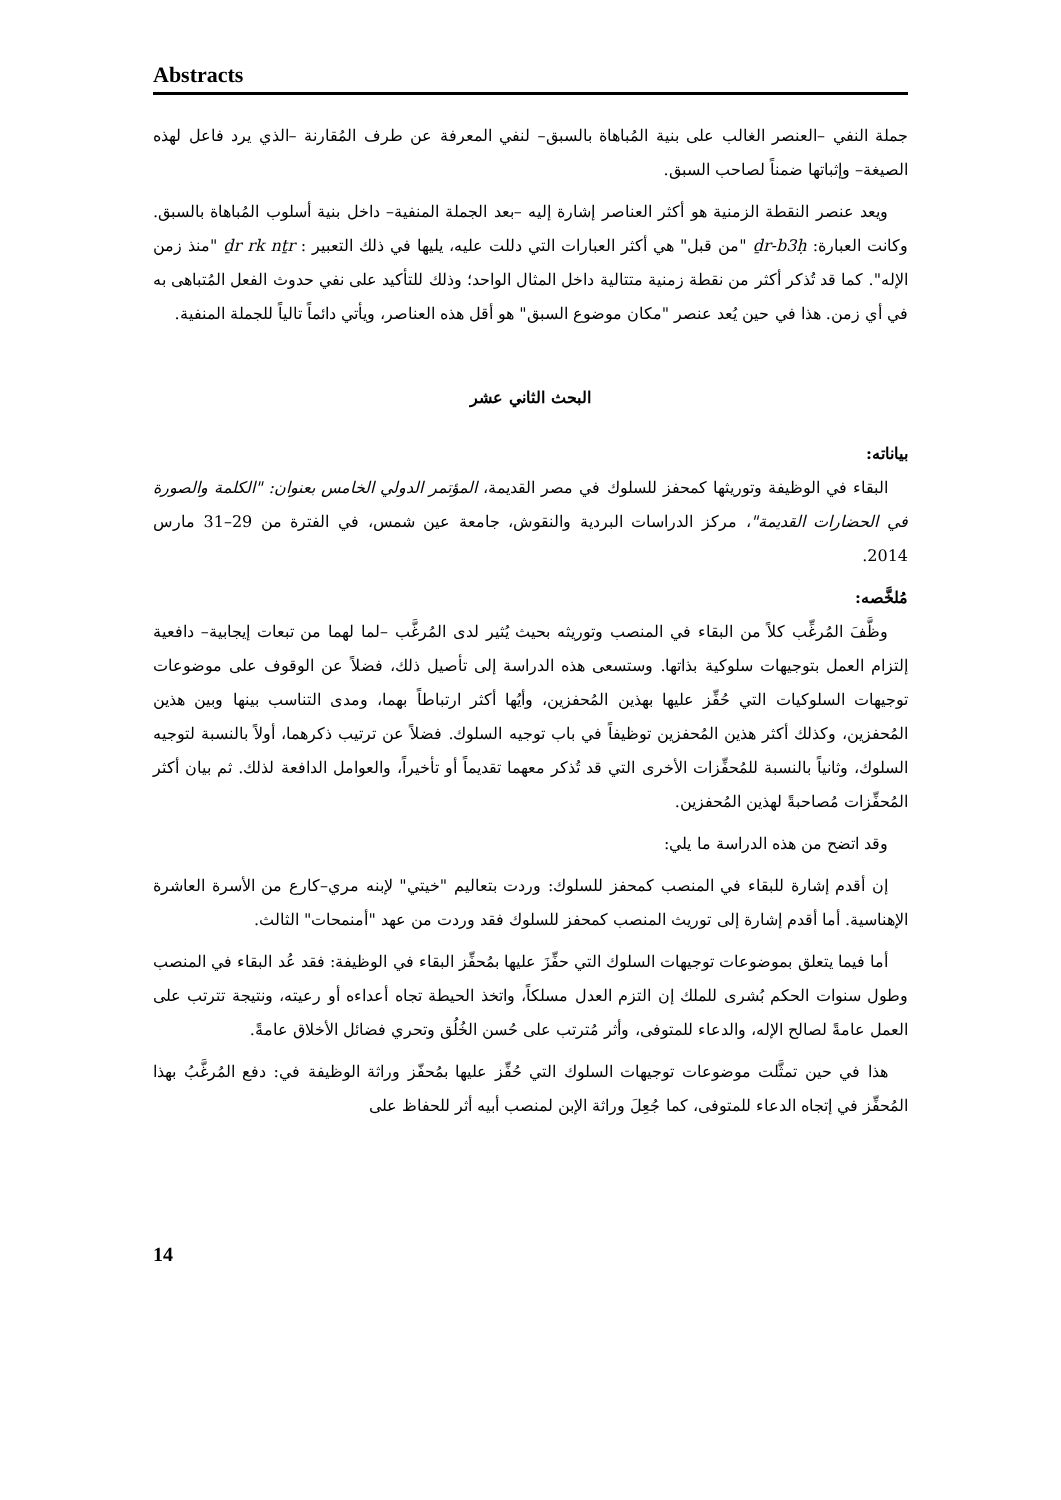Abstracts
جملة النفي –العنصر الغالب على بنية المُباهاة بالسبق– لنفي المعرفة عن طرف المُقارنة –الذي يرد فاعل لهذه الصيغة– وإثباتها ضمناً لصاحب السبق.
ويعد عنصر النقطة الزمنية هو أكثر العناصر إشارة إليه –بعد الجملة المنفية– داخل بنية أسلوب المُباهاة بالسبق. وكانت العبارة: ḏr-b3ḥ "من قبل" هي أكثر العبارات التي دللت عليه، يليها في ذلك التعبير : ḏr rk nṯr "منذ زمن الإله". كما قد تُذكر أكثر من نقطة زمنية متتالية داخل المثال الواحد؛ وذلك للتأكيد على نفي حدوث الفعل المُتباهى به في أي زمن. هذا في حين يُعد عنصر "مكان موضوع السبق" هو أقل هذه العناصر، ويأتي دائماً تالياً للجملة المنفية.
البحث الثاني عشر
بياناته:
البقاء في الوظيفة وتوريثها كمحفز للسلوك في مصر القديمة، المؤتمر الدولي الخامس بعنوان: "الكلمة والصورة في الحضارات القديمة"، مركز الدراسات البردية والنقوش، جامعة عين شمس، في الفترة من 29–31 مارس 2014.
مُلخَّصه:
وظَّفَ المُرغِّب كلاً من البقاء في المنصب وتوريثه بحيث يُثير لدى المُرغَّب –لما لهما من تبعات إيجابية– دافعية إلتزام العمل بتوجيهات سلوكية بذاتها. وستسعى هذه الدراسة إلى تأصيل ذلك، فضلاً عن الوقوف على موضوعات توجيهات السلوكيات التي حُفِّز عليها بهذين المُحفزين، وأيُها أكثر ارتباطاً بهما، ومدى التناسب بينها وبين هذين المُحفزين، وكذلك أكثر هذين المُحفزين توظيفاً في باب توجيه السلوك. فضلاً عن ترتيب ذكرهما، أولاً بالنسبة لتوجيه السلوك، وثانياً بالنسبة للمُحفِّزات الأخرى التي قد تُذكر معهما تقديماً أو تأخيراً، والعوامل الدافعة لذلك. ثم بيان أكثر المُحفِّزات مُصاحبةً لهذين المُحفزين.
وقد اتضح من هذه الدراسة ما يلي:
إن أقدم إشارة للبقاء في المنصب كمحفز للسلوك: وردت بتعاليم "خيتي" لإبنه مري–كارع من الأسرة العاشرة الإهناسية. أما أقدم إشارة إلى توريث المنصب كمحفز للسلوك فقد وردت من عهد "أمنمحات" الثالث.
أما فيما يتعلق بموضوعات توجيهات السلوك التي حفِّزَ عليها بمُحفِّز البقاء في الوظيفة: فقد عُد البقاء في المنصب وطول سنوات الحكم بُشرى للملك إن التزم العدل مسلكاً، واتخذ الحيطة تجاه أعداءه أو رعيته، ونتيجة تترتب على العمل عامةً لصالح الإله، والدعاء للمتوفى، وأثر مُترتب على حُسن الخُلُق وتحري فضائل الأخلاق عامةً.
هذا في حين تمثَّلت موضوعات توجيهات السلوك التي حُفِّز عليها بمُحفّز وراثة الوظيفة في: دفع المُرغَّبُ بهذا المُحفِّز في إتجاه الدعاء للمتوفى، كما جُعِلَ وراثة الإبن لمنصب أبيه أثر للحفاظ على
14